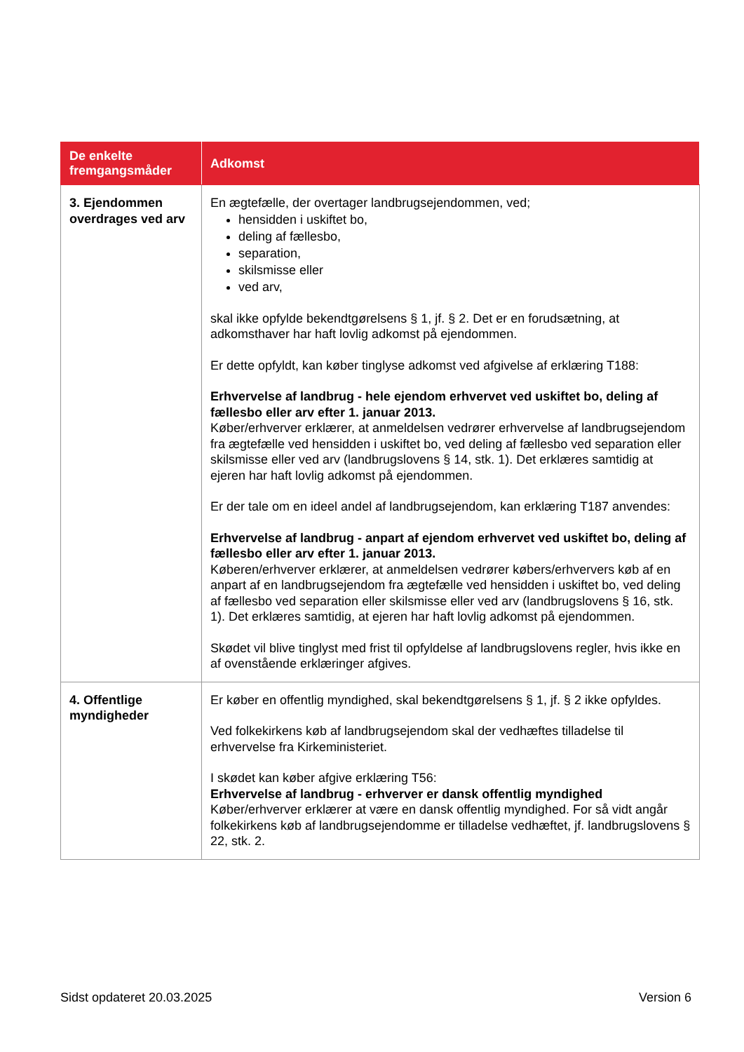| De enkelte fremgangsmåder | Adkomst |
| --- | --- |
| 3. Ejendommen overdrages ved arv | En ægtefælle, der overtager landbrugsejendommen, ved; hensidden i uskiftet bo, deling af fællesbo, separation, skilsmisse eller ved arv, skal ikke opfylde bekendtgørelsens § 1, jf. § 2. Det er en forudsætning, at adkomsthaver har haft lovlig adkomst på ejendommen. Er dette opfyldt, kan køber tinglyse adkomst ved afgivelse af erklæring T188: Erhvervelse af landbrug - hele ejendom erhvervet ved uskiftet bo, deling af fællesbo eller arv efter 1. januar 2013. Køber/erhverver erklærer, at anmeldelsen vedrører erhvervelse af landbrugsejendom fra ægtefælle ved hensidden i uskiftet bo, ved deling af fællesbo ved separation eller skilsmisse eller ved arv (landbrugslovens § 14, stk. 1). Det erklæres samtidig at ejeren har haft lovlig adkomst på ejendommen. Er der tale om en ideel andel af landbrugsejendom, kan erklæring T187 anvendes: Erhvervelse af landbrug - anpart af ejendom erhvervet ved uskiftet bo, deling af fællesbo eller arv efter 1. januar 2013. Køberen/erhverver erklærer, at anmeldelsen vedrører købers/erhververs køb af en anpart af en landbrugsejendom fra ægtefælle ved hensidden i uskiftet bo, ved deling af fællesbo ved separation eller skilsmisse eller ved arv (landbrugslovens § 16, stk. 1). Det erklæres samtidig, at ejeren har haft lovlig adkomst på ejendommen. Skødet vil blive tinglyst med frist til opfyldelse af landbrugslovens regler, hvis ikke en af ovenstående erklæringer afgives. |
| 4. Offentlige myndigheder | Er køber en offentlig myndighed, skal bekendtgørelsens § 1, jf. § 2 ikke opfyldes. Ved folkekirkens køb af landbrugsejendom skal der vedhæftes tilladelse til erhvervelse fra Kirkeministeriet. I skødet kan køber afgive erklæring T56: Erhvervelse af landbrug - erhverver er dansk offentlig myndighed Køber/erhverver erklærer at være en dansk offentlig myndighed. For så vidt angår folkekirkens køb af landbrugsejendomme er tilladelse vedhæftet, jf. landbrugslovens § 22, stk. 2. |
Sidst opdateret 20.03.2025 Version 6